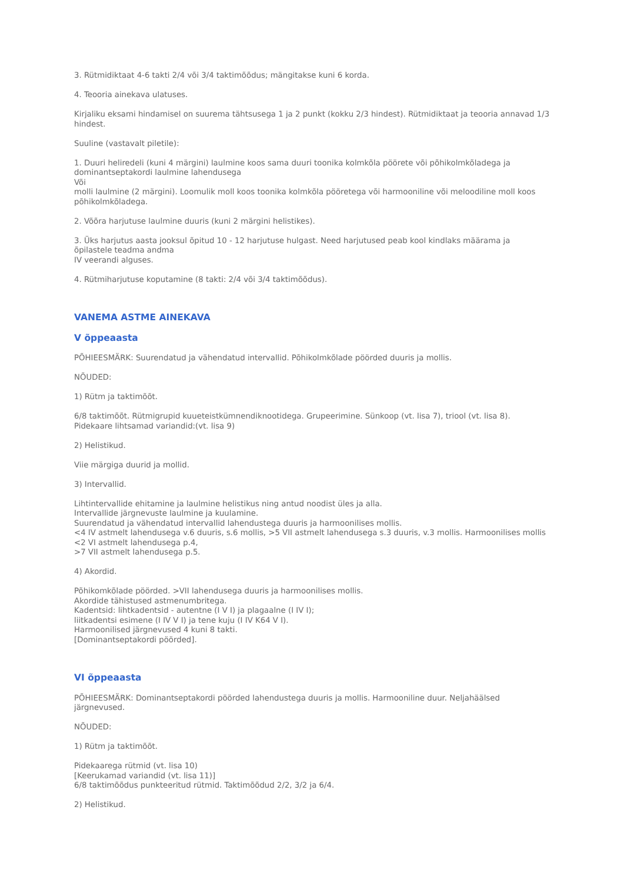3. Rütmidiktaat 4-6 takti 2/4 või 3/4 taktimõõdus; mängitakse kuni 6 korda.
4. Teooria ainekava ulatuses.
Kirjaliku eksami hindamisel on suurema tähtsusega 1 ja 2 punkt (kokku 2/3 hindest). Rütmidiktaat ja teooria annavad 1/3 hindest.
Suuline (vastavalt piletile):
1. Duuri heliredeli (kuni 4 märgini) laulmine koos sama duuri toonika kolmkõla pöörete või põhikolmkõladega ja dominantseptakordi laulmine lahendusega
Või
molli laulmine (2 märgini). Loomulik moll koos toonika kolmkõla pööretega või harmooniline või meloodiline moll koos põhikolmkõladega.
2. Võõra harjutuse laulmine duuris (kuni 2 märgini helistikes).
3. Üks harjutus aasta jooksul õpitud 10 - 12 harjutuse hulgast. Need harjutused peab kool kindlaks määrama ja õpilastele teadma andma
IV veerandi alguses.
4. Rütmiharjutuse koputamine (8 takti: 2/4 või 3/4 taktimõõdus).
VANEMA ASTME AINEKAVA
V õppeaasta
PÕHIEESMÄRK: Suurendatud ja vähendatud intervallid. Põhikolmkõlade pöörded duuris ja mollis.
NÕUDED:
1) Rütm ja taktimõõt.
6/8 taktimõõt. Rütmigrupid kuueteistkümnendiknootidega. Grupeerimine. Sünkoop (vt. lisa 7), triool (vt. lisa 8).
Pidekaare lihtsamad variandid:(vt. lisa 9)
2) Helistikud.
Viie märgiga duurid ja mollid.
3) Intervallid.
Lihtintervallide ehitamine ja laulmine helistikus ning antud noodist üles ja alla.
Intervallide järgnevuste laulmine ja kuulamine.
Suurendatud ja vähendatud intervallid lahendustega duuris ja harmoonilises mollis.
<4 IV astmelt lahendusega v.6 duuris, s.6 mollis, >5 VII astmelt lahendusega s.3 duuris, v.3 mollis. Harmoonilises mollis <2 VI astmelt lahendusega p.4,
>7 VII astmelt lahendusega p.5.
4) Akordid.
Põhikomkõlade pöörded. >VII lahendusega duuris ja harmoonilises mollis.
Akordide tähistused astmenumbritega.
Kadentsid: lihtkadentsid - autentne (I V I) ja plagaalne (I IV I);
liitkadentsi esimene (I IV V I) ja tene kuju (I IV K64 V I).
Harmoonilised järgnevused 4 kuni 8 takti.
[Dominantseptakordi pöörded].
VI õppeaasta
PÕHIEESMÄRK: Dominantseptakordi pöörded lahendustega duuris ja mollis. Harmooniline duur. Neljahäälsed järgnevused.
NÕUDED:
1) Rütm ja taktimõõt.
Pidekaarega rütmid (vt. lisa 10)
[Keerukamad variandid (vt. lisa 11)]
6/8 taktimõõdus punkteeritud rütmid. Taktimõõdud 2/2, 3/2 ja 6/4.
2) Helistikud.